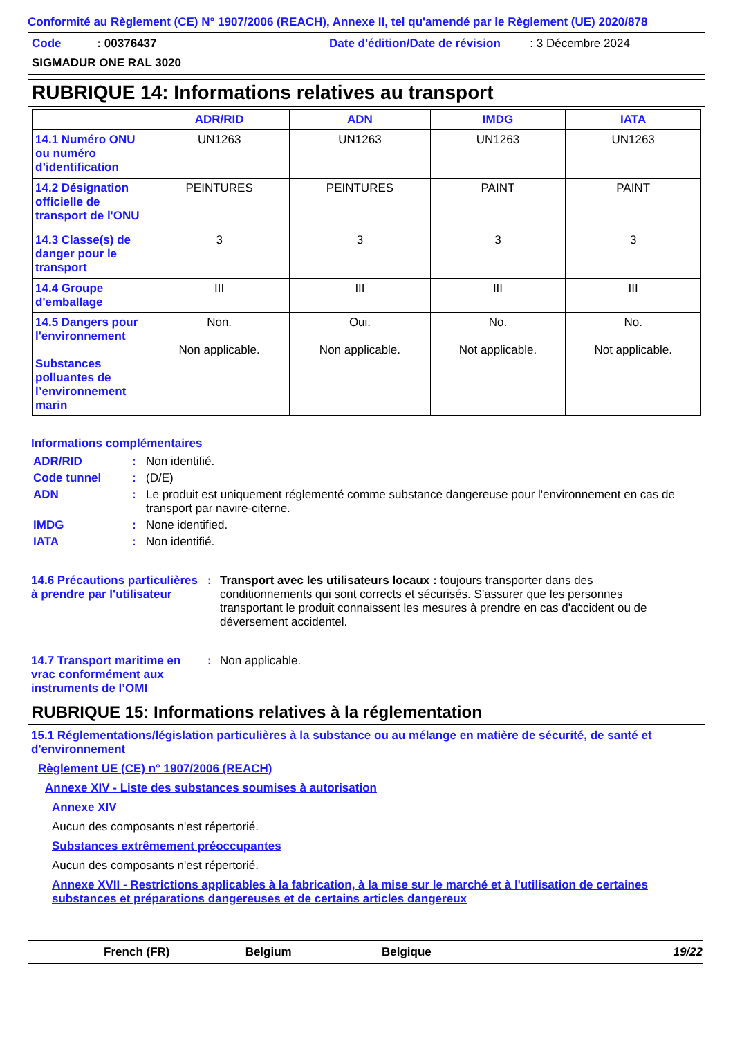Conformité au Règlement (CE) N° 1907/2006 (REACH), Annexe II, tel qu'amendé par le Règlement (UE) 2020/878
Code : 00376437
Date d'édition/Date de révision : 3 Décembre 2024
SIGMADUR ONE RAL 3020
RUBRIQUE 14: Informations relatives au transport
| | ADR/RID | ADN | IMDG | IATA |
| --- | --- | --- | --- | --- |
| 14.1 Numéro ONU ou numéro d’identification | UN1263 | UN1263 | UN1263 | UN1263 |
| 14.2 Désignation officielle de transport de l'ONU | PEINTURES | PEINTURES | PAINT | PAINT |
| 14.3 Classe(s) de danger pour le transport | 3 | 3 | 3 | 3 |
| 14.4 Groupe d'emballage | III | III | III | III |
| 14.5 Dangers pour l'environnement Substances polluantes de l’environnement marin | Non. Non applicable. | Oui. Non applicable. | No. Not applicable. | No. Not applicable. |
Informations complémentaires
ADR/RID : Non identifié.
Code tunnel : (D/E)
ADN : Le produit est uniquement réglementé comme substance dangereuse pour l'environnement en cas de transport par navire-citerne.
IMDG : None identified.
IATA : Non identifié.
14.6 Précautions particulières à prendre par l'utilisateur
: Transport avec les utilisateurs locaux : toujours transporter dans des conditionnements qui sont corrects et sécurisés. S'assurer que les personnes transportant le produit connaissent les mesures à prendre en cas d'accident ou de déversement accidentel.
14.7 Transport maritime en vrac conformément aux instruments de l’OMI
: Non applicable.
RUBRIQUE 15: Informations relatives à la réglementation
15.1 Réglementations/législation particulières à la substance ou au mélange en matière de sécurité, de santé et d'environnement
Règlement UE (CE) n° 1907/2006 (REACH)
Annexe XIV - Liste des substances soumises à autorisation
Annexe XIV
Aucun des composants n'est répertorié.
Substances extrêmement préoccupantes
Aucun des composants n'est répertorié.
Annexe XVII - Restrictions applicables à la fabrication, à la mise sur le marché et à l'utilisation de certaines substances et préparations dangereuses et de certains articles dangereux
French (FR) Belgium Belgique 19/22